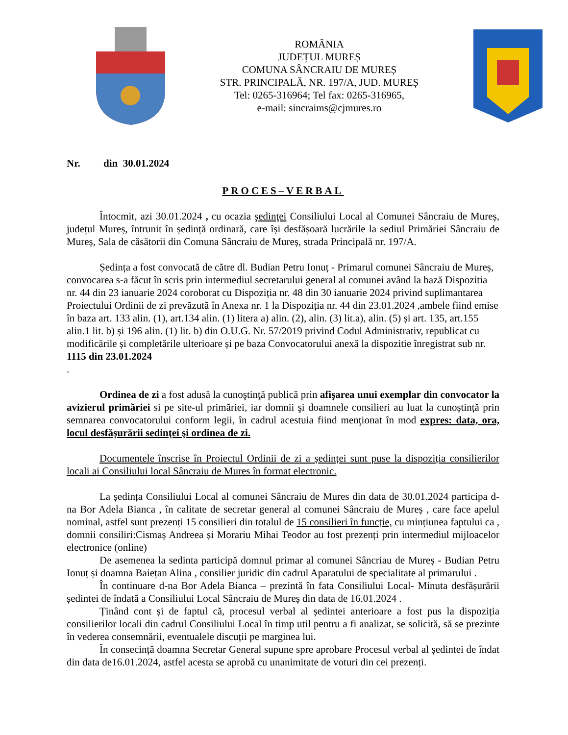ROMÂNIA
JUDEȚUL MUREȘ
COMUNA SÂNCRAIU DE MUREȘ
STR. PRINCIPALĂ, NR. 197/A, JUD. MUREȘ
Tel: 0265-316964; Tel fax: 0265-316965,
e-mail: sincraims@cjmures.ro
Nr. din 30.01.2024
PROCES–VERBAL
Întocmit, azi 30.01.2024 , cu ocazia şedinţei Consiliului Local al Comunei Sâncraiu de Mureș, județul Mureș, întrunit în ședință ordinară, care își desfășoară lucrările la sediul Primăriei Sâncraiu de Mureș, Sala de căsătorii din Comuna Sâncraiu de Mureș, strada Principală nr. 197/A.
Ședința a fost convocată de către dl. Budian Petru Ionuț - Primarul comunei Sâncraiu de Mureș, convocarea s-a făcut în scris prin intermediul secretarului general al comunei având la bază Dispozitia nr. 44 din 23 ianuarie 2024 coroborat cu Dispoziția nr. 48 din 30 ianuarie 2024 privind suplimantarea Proiectului Ordinii de zi prevăzută în Anexa nr. 1 la Dispoziția nr. 44 din 23.01.2024 ,ambele fiind emise în baza art. 133 alin. (1), art.134 alin. (1) litera a) alin. (2), alin. (3) lit.a), alin. (5) și art. 135, art.155 alin.1 lit. b) și 196 alin. (1) lit. b) din O.U.G. Nr. 57/2019 privind Codul Administrativ, republicat cu modificările și completările ulterioare și pe baza Convocatorului anexă la dispozitie înregistrat sub nr. 1115 din 23.01.2024
.
Ordinea de zi a fost adusă la cunoştinţă publică prin afişarea unui exemplar din convocator la avizierul primăriei si pe site-ul primăriei, iar domnii şi doamnele consilieri au luat la cunoștință prin semnarea convocatorului conform legii, în cadrul acestuia fiind menţionat în mod expres: data, ora, locul desfăşurării sedinţei şi ordinea de zi.
Documentele înscrise în Proiectul Ordinii de zi a ședinței sunt puse la dispoziția consilierilor locali ai Consiliului local Sâncraiu de Mures în format electronic.
La ședința Consiliului Local al comunei Sâncraiu de Mures din data de 30.01.2024 participa d-na Bor Adela Bianca , în calitate de secretar general al comunei Sâncraiu de Mureș , care face apelul nominal, astfel sunt prezenți 15 consilieri din totalul de 15 consilieri în funcție, cu mințiunea faptului ca , domnii consiliri:Cismaș Andreea și Morariu Mihai Teodor au fost prezenți prin intermediul mijloacelor electronice (online)
De asemenea la sedinta participă domnul primar al comunei Sâncriau de Mureș - Budian Petru Ionuț și doamna Baiețan Alina , consilier juridic din cadrul Aparatului de specialitate al primarului .
În continuare d-na Bor Adela Bianca – prezintă în fata Consiliului Local- Minuta desfășurării ședintei de îndată a Consiliului Local Sâncraiu de Mureș din data de 16.01.2024 .
Ținând cont și de faptul că, procesul verbal al ședintei anterioare a fost pus la dispoziția consilierilor locali din cadrul Consiliului Local în timp util pentru a fi analizat, se solicită, să se prezinte în vederea consemnării, eventualele discuții pe marginea lui.
În consecință doamna Secretar General supune spre aprobare Procesul verbal al ședintei de îndat din data de16.01.2024, astfel acesta se aprobă cu unanimitate de voturi din cei prezenți.